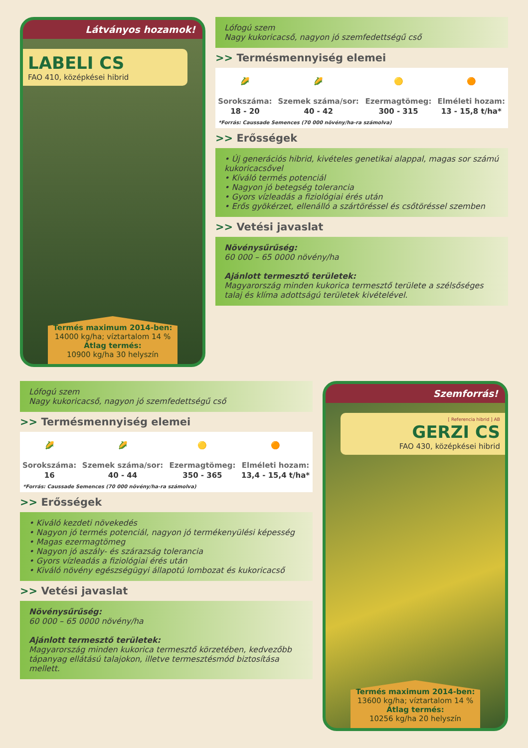Látványos hozamok!
LABELI CS
FAO 410, középkései hibrid
Termés maximum 2014-ben:
14000 kg/ha; víztartalom 14 %
Átlag termés:
10900 kg/ha 30 helyszín
Lófogú szem
Nagy kukoricacső, nagyon jó szemfedettségű cső
>> Termésmennyiség elemei
| 🌽 | 🌽 | 🟡 | 🟠 |
| Sorokszáma: | Szemek száma/sor: | Ezermagtömeg: | Elméleti hozam: |
| 18 - 20 | 40 - 42 | 300 - 315 | 13 - 15,8 t/ha* |
| *Forrás: Caussade Semences (70 000 növény/ha-ra számolva) | | | |
>> Erősségek
• Új generációs hibrid, kivételes genetikai alappal, magas sor számú kukoricacsővel
• Kíváló termés potenciál
• Nagyon jó betegség tolerancia
• Gyors vízleadás a fiziológiai érés után
• Erős gyökérzet, ellenálló a szártöréssel és csőtöréssel szemben
>> Vetési javaslat
Növénysűrűség:
60 000 – 65 0000 növény/ha
Ajánlott termesztő területek:
Magyarország minden kukorica termesztő területe a szélsőséges talaj és klíma adottságú területek kivételével.
Lófogú szem
Nagy kukoricacső, nagyon jó szemfedettségű cső
>> Termésmennyiség elemei
| 🌽 | 🌽 | 🟡 | 🟠 |
| Sorokszáma: | Szemek száma/sor: | Ezermagtömeg: | Elméleti hozam: |
| 16 | 40 - 44 | 350 - 365 | 13,4 - 15,4 t/ha* |
| *Forrás: Caussade Semences (70 000 növény/ha-ra számolva) | | | |
>> Erősségek
• Kiváló kezdeti növekedés
• Nagyon jó termés potenciál, nagyon jó termékenyülési képesség
• Magas ezermagtömeg
• Nagyon jó aszály- és szárazság tolerancia
• Gyors vízleadás a fiziológiai érés után
• Kiváló növény egészségügyi állapotú lombozat és kukoricacső
>> Vetési javaslat
Növénysűrűség:
60 000 – 65 0000 növény/ha
Ajánlott termesztő területek:
Magyarország minden kukorica termesztő körzetében, kedvezőbb tápanyag ellátású talajokon, illetve termesztésmód biztosítása mellett.
Szemforrás!
[ Referencia hibrid ] AB
GERZI CS
FAO 430, középkései hibrid
Termés maximum 2014-ben:
13600 kg/ha; víztartalom 14 %
Átlag termés:
10256 kg/ha 20 helyszín